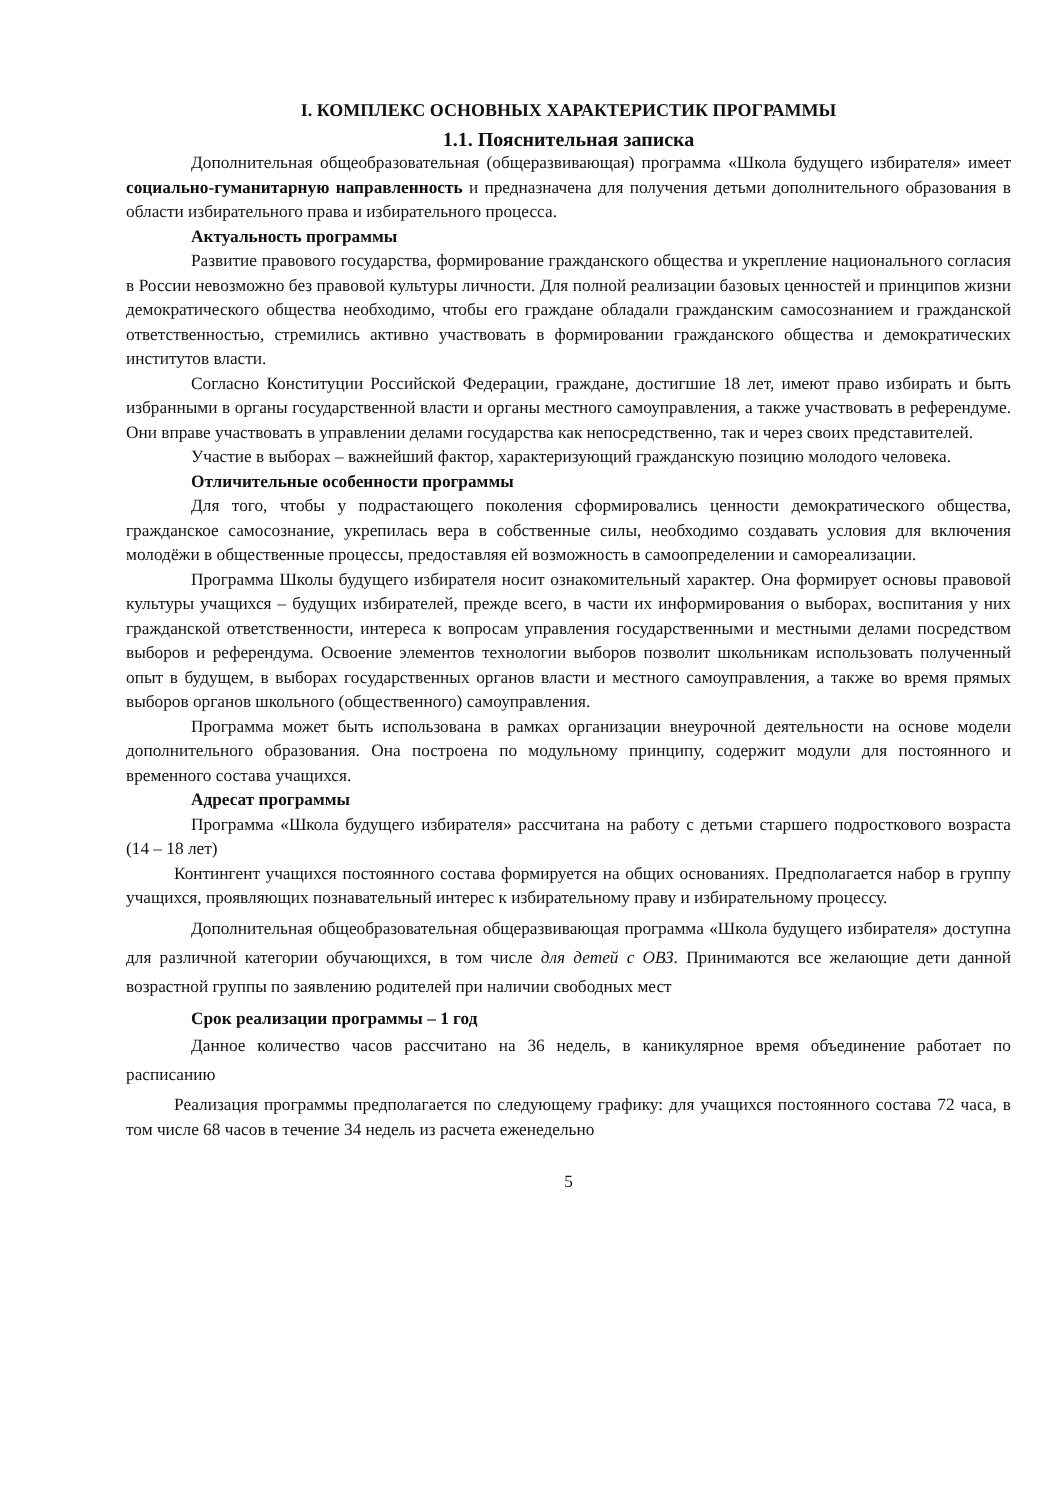I. КОМПЛЕКС ОСНОВНЫХ ХАРАКТЕРИСТИК ПРОГРАММЫ
1.1. Пояснительная записка
Дополнительная общеобразовательная (общеразвивающая) программа «Школа будущего избирателя» имеет социально-гуманитарную направленность и предназначена для получения детьми дополнительного образования в области избирательного права и избирательного процесса.
Актуальность программы
Развитие правового государства, формирование гражданского общества и укрепление национального согласия в России невозможно без правовой культуры личности. Для полной реализации базовых ценностей и принципов жизни демократического общества необходимо, чтобы его граждане обладали гражданским самосознанием и гражданской ответственностью, стремились активно участвовать в формировании гражданского общества и демократических институтов власти.
Согласно Конституции Российской Федерации, граждане, достигшие 18 лет, имеют право избирать и быть избранными в органы государственной власти и органы местного самоуправления, а также участвовать в референдуме. Они вправе участвовать в управлении делами государства как непосредственно, так и через своих представителей.
Участие в выборах – важнейший фактор, характеризующий гражданскую позицию молодого человека.
Отличительные особенности программы
Для того, чтобы у подрастающего поколения сформировались ценности демократического общества, гражданское самосознание, укрепилась вера в собственные силы, необходимо создавать условия для включения молодёжи в общественные процессы, предоставляя ей возможность в самоопределении и самореализации.
Программа Школы будущего избирателя носит ознакомительный характер. Она формирует основы правовой культуры учащихся – будущих избирателей, прежде всего, в части их информирования о выборах, воспитания у них гражданской ответственности, интереса к вопросам управления государственными и местными делами посредством выборов и референдума. Освоение элементов технологии выборов позволит школьникам использовать полученный опыт в будущем, в выборах государственных органов власти и местного самоуправления, а также во время прямых выборов органов школьного (общественного) самоуправления.
Программа может быть использована в рамках организации внеурочной деятельности на основе модели дополнительного образования. Она построена по модульному принципу, содержит модули для постоянного и временного состава учащихся.
Адресат программы
Программа «Школа будущего избирателя» рассчитана на работу с детьми старшего подросткового возраста (14 – 18 лет)
Контингент учащихся постоянного состава формируется на общих основаниях. Предполагается набор в группу учащихся, проявляющих познавательный интерес к избирательному праву и избирательному процессу.
Дополнительная общеобразовательная общеразвивающая программа «Школа будущего избирателя» доступна для различной категории обучающихся, в том числе для детей с ОВЗ. Принимаются все желающие дети данной возрастной группы по заявлению родителей при наличии свободных мест
Срок реализации программы – 1 год
Данное количество часов рассчитано на 36 недель, в каникулярное время объединение работает по расписанию
Реализация программы предполагается по следующему графику: для учащихся постоянного состава 72 часа, в том числе 68 часов в течение 34 недель из расчета еженедельно
5